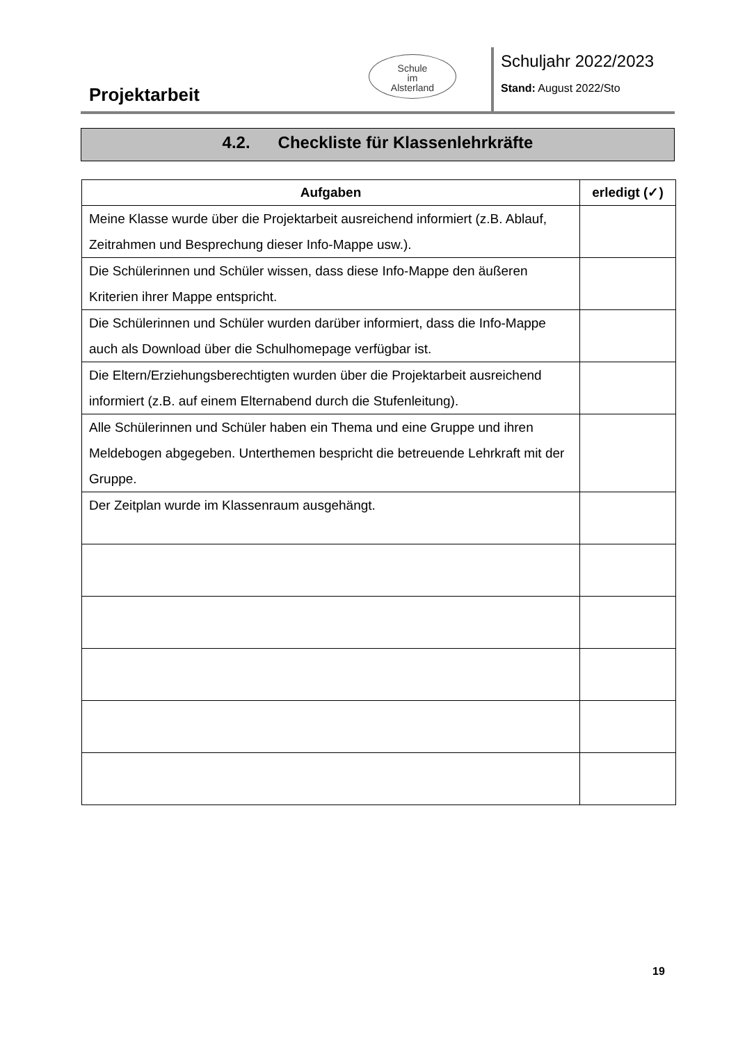Projektarbeit
Schule
im
Alsterland
Schuljahr 2022/2023
Stand: August 2022/Sto
4.2. Checkliste für Klassenlehrkräfte
| Aufgaben | erledigt (✓) |
| --- | --- |
| Meine Klasse wurde über die Projektarbeit ausreichend informiert (z.B. Ablauf, Zeitrahmen und Besprechung dieser Info-Mappe usw.). | |
| Die Schülerinnen und Schüler wissen, dass diese Info-Mappe den äußeren Kriterien ihrer Mappe entspricht. | |
| Die Schülerinnen und Schüler wurden darüber informiert, dass die Info-Mappe auch als Download über die Schulhomepage verfügbar ist. | |
| Die Eltern/Erziehungsberechtigten wurden über die Projektarbeit ausreichend informiert (z.B. auf einem Elternabend durch die Stufenleitung). | |
| Alle Schülerinnen und Schüler haben ein Thema und eine Gruppe und ihren Meldebogen abgegeben. Unterthemen bespricht die betreuende Lehrkraft mit der Gruppe. | |
| Der Zeitplan wurde im Klassenraum ausgehängt. | |
19